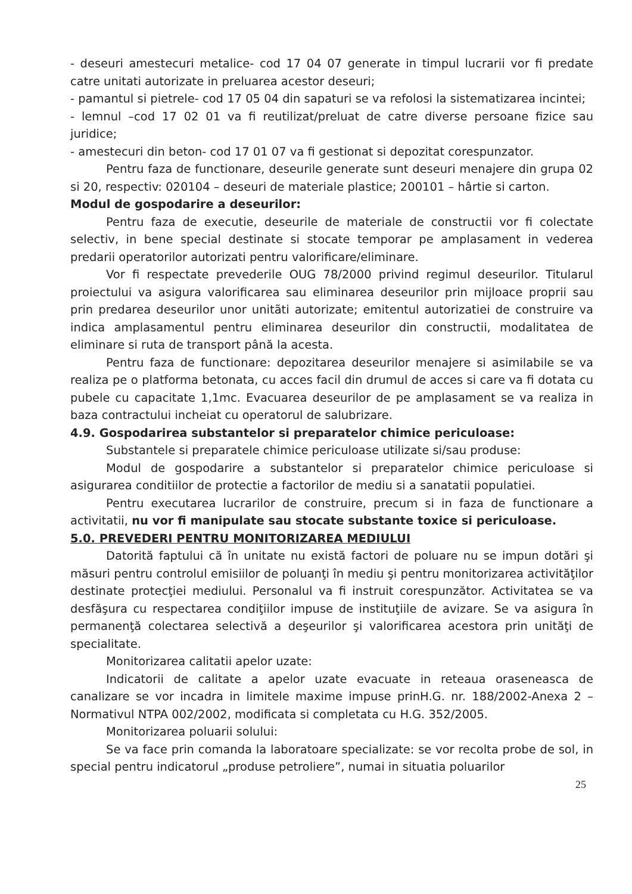- deseuri amestecuri metalice- cod 17 04 07 generate in timpul lucrarii vor fi predate catre unitati autorizate in preluarea acestor deseuri;
- pamantul si pietrele- cod 17 05 04 din sapaturi se va refolosi la sistematizarea incintei;
- lemnul –cod 17 02 01 va fi reutilizat/preluat de catre diverse persoane fizice sau juridice;
- amestecuri din beton- cod 17 01 07 va fi gestionat si depozitat corespunzator.
Pentru faza de functionare, deseurile generate sunt deseuri menajere din grupa 02 si 20, respectiv: 020104 – deseuri de materiale plastice; 200101 – hârtie si carton.
Modul de gospodarire a deseurilor:
Pentru faza de executie, deseurile de materiale de constructii vor fi colectate selectiv, in bene special destinate si stocate temporar pe amplasament in vederea predarii operatorilor autorizati pentru valorificare/eliminare.
Vor fi respectate prevederile OUG 78/2000 privind regimul deseurilor. Titularul proiectului va asigura valorificarea sau eliminarea deseurilor prin mijloace proprii sau prin predarea deseurilor unor unitãti autorizate; emitentul autorizatiei de construire va indica amplasamentul pentru eliminarea deseurilor din constructii, modalitatea de eliminare si ruta de transport până la acesta.
Pentru faza de functionare: depozitarea deseurilor menajere si asimilabile se va realiza pe o platforma betonata, cu acces facil din drumul de acces si care va fi dotata cu pubele cu capacitate 1,1mc. Evacuarea deseurilor de pe amplasament se va realiza in baza contractului incheiat cu operatorul de salubrizare.
4.9. Gospodarirea substantelor si preparatelor chimice periculoase:
Substantele si preparatele chimice periculoase utilizate si/sau produse:
Modul de gospodarire a substantelor si preparatelor chimice periculoase si asigurarea conditiilor de protectie a factorilor de mediu si a sanatatii populatiei.
Pentru executarea lucrarilor de construire, precum si in faza de functionare a activitatii, nu vor fi manipulate sau stocate substante toxice si periculoase.
5.0. PREVEDERI PENTRU MONITORIZAREA MEDIULUI
Datorită faptului că în unitate nu există factori de poluare nu se impun dotări şi măsuri pentru controlul emisiilor de poluanţi în mediu şi pentru monitorizarea activităţilor destinate protecţiei mediului. Personalul va fi instruit corespunzător. Activitatea se va desfăşura cu respectarea condiţiilor impuse de instituţiile de avizare. Se va asigura în permanenţă colectarea selectivă a deşeurilor şi valorificarea acestora prin unităţi de specialitate.
Monitorizarea calitatii apelor uzate:
Indicatorii de calitate a apelor uzate evacuate in reteaua oraseneasca de canalizare se vor incadra in limitele maxime impuse prinH.G. nr. 188/2002-Anexa 2 – Normativul NTPA 002/2002, modificata si completata cu H.G. 352/2005.
Monitorizarea poluarii solului:
Se va face prin comanda la laboratoare specializate: se vor recolta probe de sol, in special pentru indicatorul „produse petroliere”, numai in situatia poluarilor
25